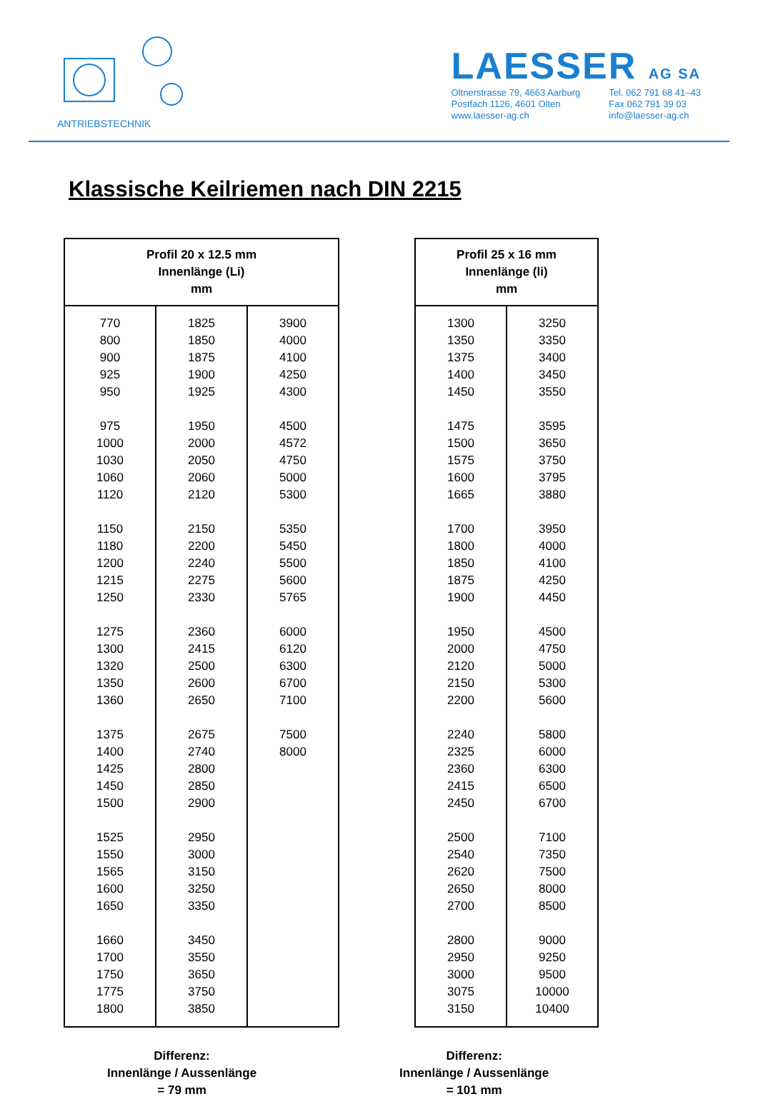ANTRIEBSTECHNIK
LAESSER AG SA
Oltnerstrasse 79, 4663 Aarburg
Postfach 1126, 4601 Olten
www.laesser-ag.ch
Tel. 062 791 68 41–43
Fax 062 791 39 03
info@laesser-ag.ch
Klassische Keilriemen nach DIN 2215
| Profil 20 x 12.5 mm Innenlänge (Li) mm | | |
| --- | --- | --- |
| 770 800 900 925 950 975 1000 1030 1060 1120 1150 1180 1200 1215 1250 1275 1300 1320 1350 1360 1375 1400 1425 1450 1500 1525 1550 1565 1600 1650 1660 1700 1750 1775 1800 | 1825 1850 1875 1900 1925 1950 2000 2050 2060 2120 2150 2200 2240 2275 2330 2360 2415 2500 2600 2650 2675 2740 2800 2850 2900 2950 3000 3150 3250 3350 3450 3550 3650 3750 3850 | 3900 4000 4100 4250 4300 4500 4572 4750 5000 5300 5350 5450 5500 5600 5765 6000 6120 6300 6700 7100 7500 8000 |
| Profil 25 x 16 mm Innenlänge (li) mm | |
| --- | --- |
| 1300 1350 1375 1400 1450 1475 1500 1575 1600 1665 1700 1800 1850 1875 1900 1950 2000 2120 2150 2200 2240 2325 2360 2415 2450 2500 2540 2620 2650 2700 2800 2950 3000 3075 3150 | 3250 3350 3400 3450 3550 3595 3650 3750 3795 3880 3950 4000 4100 4250 4450 4500 4750 5000 5300 5600 5800 6000 6300 6500 6700 7100 7350 7500 8000 8500 9000 9250 9500 10000 10400 |
Differenz:
Innenlänge / Aussenlänge
= 79 mm
Differenz:
Innenlänge / Aussenlänge
= 101 mm